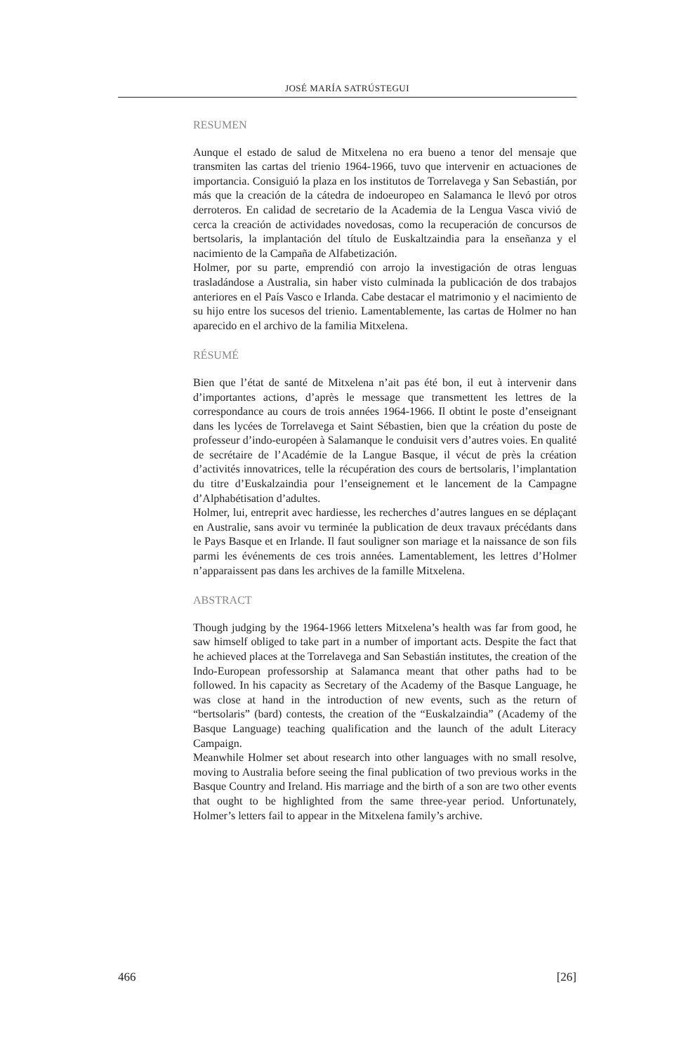JOSÉ MARÍA SATRÚSTEGUI
RESUMEN
Aunque el estado de salud de Mitxelena no era bueno a tenor del mensaje que transmiten las cartas del trienio 1964-1966, tuvo que intervenir en actuaciones de importancia. Consiguió la plaza en los institutos de Torrelavega y San Sebastián, por más que la creación de la cátedra de indoeuropeo en Salamanca le llevó por otros derroteros. En calidad de secretario de la Academia de la Lengua Vasca vivió de cerca la creación de actividades novedosas, como la recuperación de concursos de bertsolaris, la implantación del título de Euskaltzaindia para la enseñanza y el nacimiento de la Campaña de Alfabetización.
Holmer, por su parte, emprendió con arrojo la investigación de otras lenguas trasladándose a Australia, sin haber visto culminada la publicación de dos trabajos anteriores en el País Vasco e Irlanda. Cabe destacar el matrimonio y el nacimiento de su hijo entre los sucesos del trienio. Lamentablemente, las cartas de Holmer no han aparecido en el archivo de la familia Mitxelena.
RÉSUMÉ
Bien que l’état de santé de Mitxelena n’ait pas été bon, il eut à intervenir dans d’importantes actions, d’après le message que transmettent les lettres de la correspondance au cours de trois années 1964-1966. Il obtint le poste d’enseignant dans les lycées de Torrelavega et Saint Sébastien, bien que la création du poste de professeur d’indo-européen à Salamanque le conduisit vers d’autres voies. En qualité de secrétaire de l’Académie de la Langue Basque, il vécut de près la création d’activités innovatrices, telle la récupération des cours de bertsolaris, l’implantation du titre d’Euskalzaindia pour l’enseignement et le lancement de la Campagne d’Alphabétisation d’adultes.
Holmer, lui, entreprit avec hardiesse, les recherches d’autres langues en se déplaçant en Australie, sans avoir vu terminée la publication de deux travaux précédants dans le Pays Basque et en Irlande. Il faut souligner son mariage et la naissance de son fils parmi les événements de ces trois années. Lamentablement, les lettres d’Holmer n’apparaissent pas dans les archives de la famille Mitxelena.
ABSTRACT
Though judging by the 1964-1966 letters Mitxelena’s health was far from good, he saw himself obliged to take part in a number of important acts. Despite the fact that he achieved places at the Torrelavega and San Sebastián institutes, the creation of the Indo-European professorship at Salamanca meant that other paths had to be followed. In his capacity as Secretary of the Academy of the Basque Language, he was close at hand in the introduction of new events, such as the return of “bertsolaris” (bard) contests, the creation of the “Euskalzaindia” (Academy of the Basque Language) teaching qualification and the launch of the adult Literacy Campaign.
Meanwhile Holmer set about research into other languages with no small resolve, moving to Australia before seeing the final publication of two previous works in the Basque Country and Ireland. His marriage and the birth of a son are two other events that ought to be highlighted from the same three-year period. Unfortunately, Holmer’s letters fail to appear in the Mitxelena family’s archive.
466 [26]